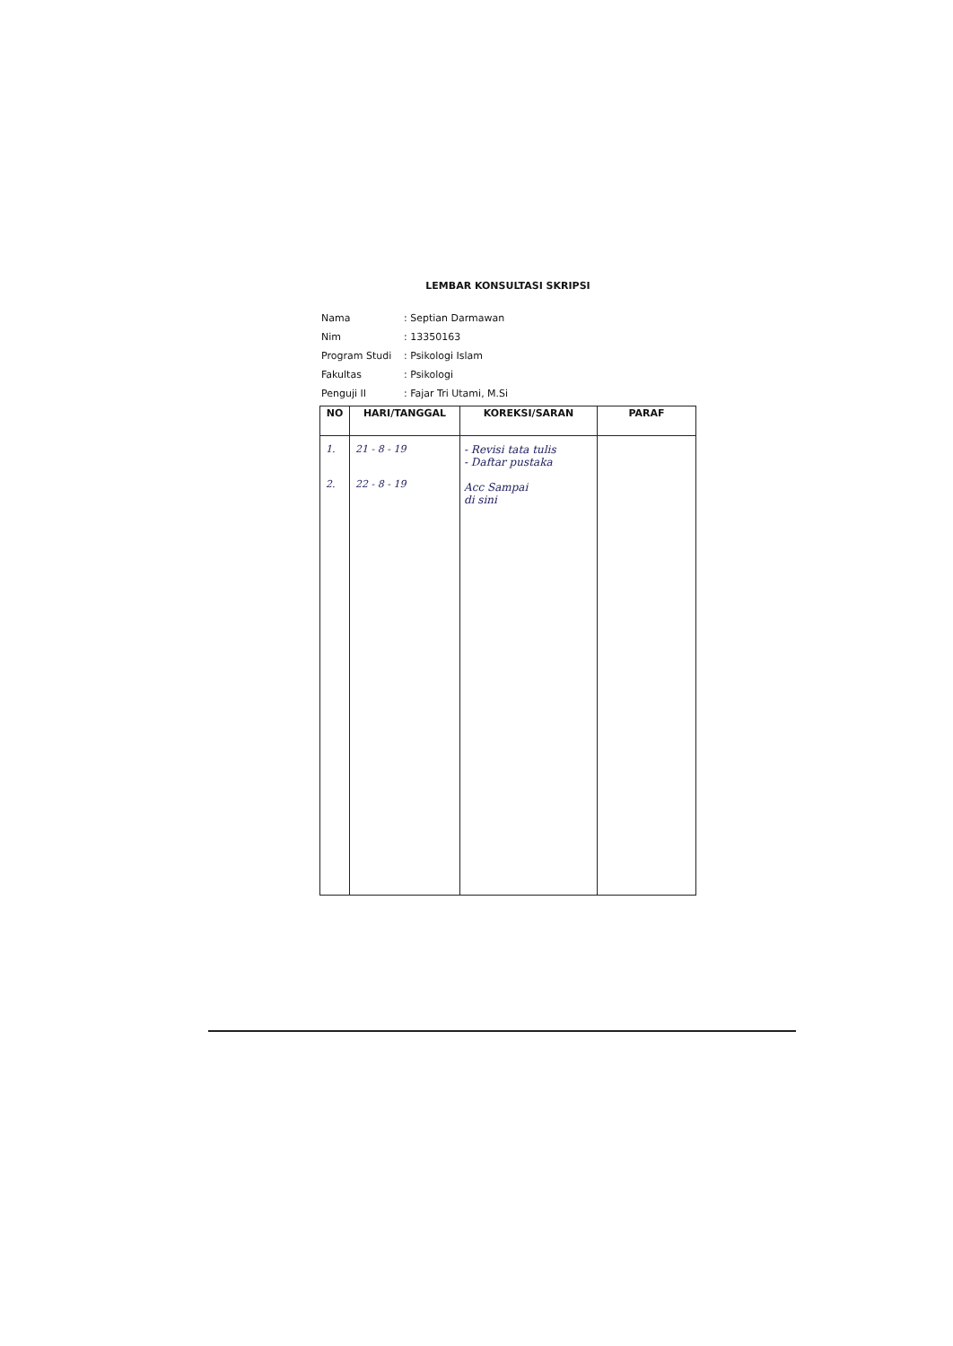LEMBAR KONSULTASI SKRIPSI
| Nama | : Septian Darmawan |
| Nim | : 13350163 |
| Program Studi | : Psikologi Islam |
| Fakultas | : Psikologi |
| Penguji II | : Fajar Tri Utami, M.Si |
| NO | HARI/TANGGAL | KOREKSI/SARAN | PARAF |
| --- | --- | --- | --- |
| 1. 2. | 21 - 8 - 19 22 - 8 - 19 | - Revisi tata tulis - Daftar pustaka Acc Sampai di sini | |